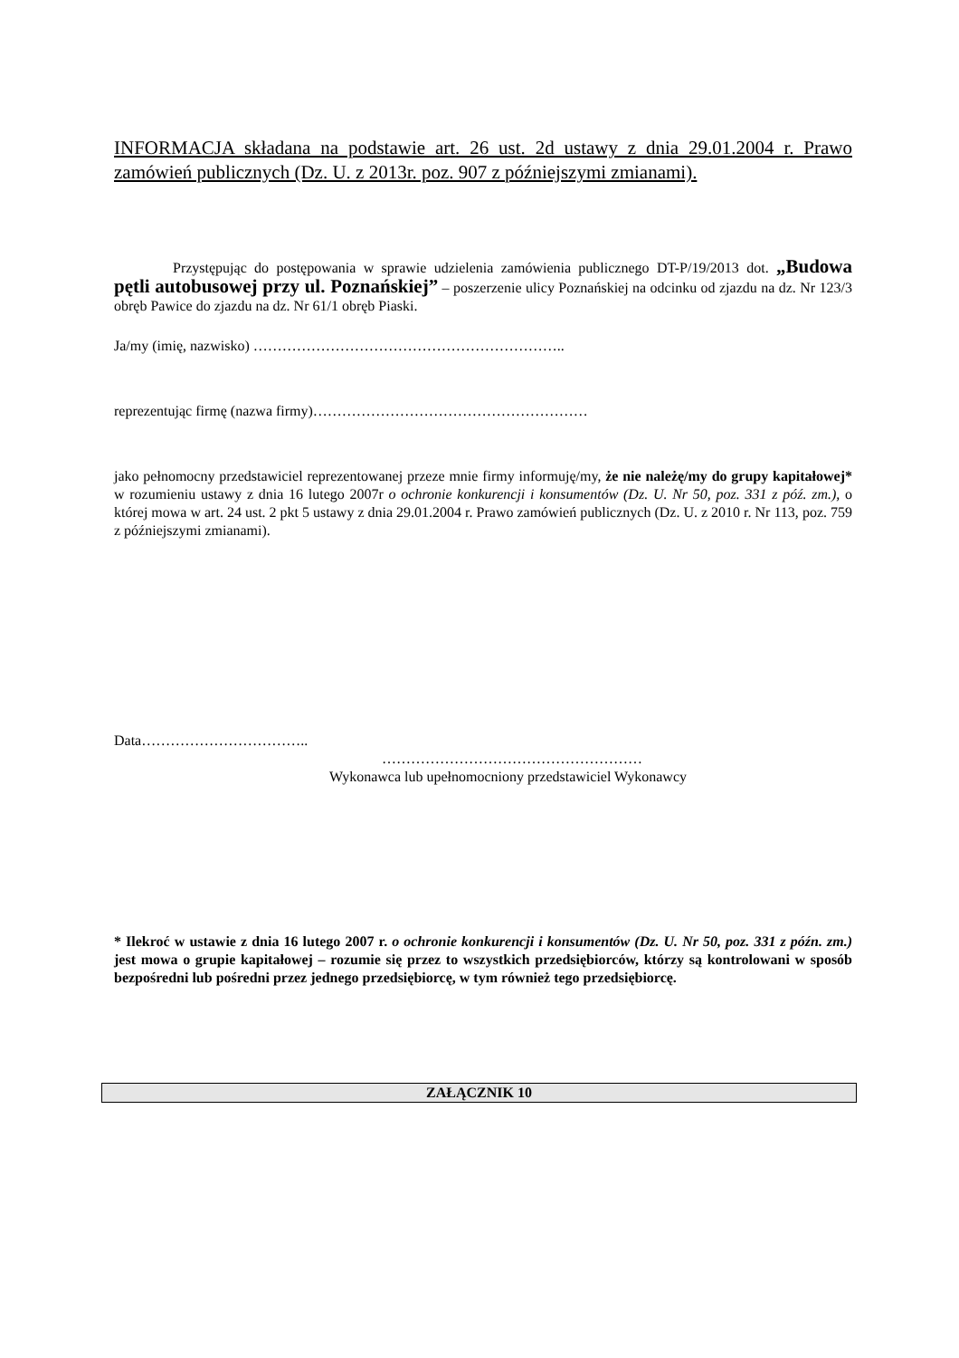INFORMACJA składana na podstawie art. 26 ust. 2d ustawy z dnia 29.01.2004 r. Prawo zamówień publicznych (Dz. U. z 2013r. poz. 907 z późniejszymi zmianami).
Przystępując do postępowania w sprawie udzielenia zamówienia publicznego DT-P/19/2013 dot. „Budowa pętli autobusowej przy ul. Poznańskiej” – poszerzenie ulicy Poznańskiej na odcinku od zjazdu na dz. Nr 123/3 obręb Pawice do zjazdu na dz. Nr 61/1 obręb Piaski.
Ja/my (imię, nazwisko) ………………………………………………………..
reprezentując firmę (nazwa firmy)…………………………………………………
jako pełnomocny przedstawiciel reprezentowanej przeze mnie firmy informuję/my, że nie należę/my do grupy kapitałowej* w rozumieniu ustawy z dnia 16 lutego 2007r o ochronie konkurencji i konsumentów (Dz. U. Nr 50, poz. 331 z póź. zm.), o której mowa w art. 24 ust. 2 pkt 5 ustawy z dnia 29.01.2004 r. Prawo zamówień publicznych (Dz. U. z 2010 r. Nr 113, poz. 759 z późniejszymi zmianami).
Data……………………………..
………………………………………………
Wykonawca lub upełnomocniony przedstawiciel Wykonawcy
* Ilekroć w ustawie z dnia 16 lutego 2007 r. o ochronie konkurencji i konsumentów (Dz. U. Nr 50, poz. 331 z późn. zm.) jest mowa o grupie kapitałowej – rozumie się przez to wszystkich przedsiębiorców, którzy są kontrolowani w sposób bezpośredni lub pośredni przez jednego przedsiębiorcę, w tym również tego przedsiębiorcę.
ZAŁĄCZNIK 10